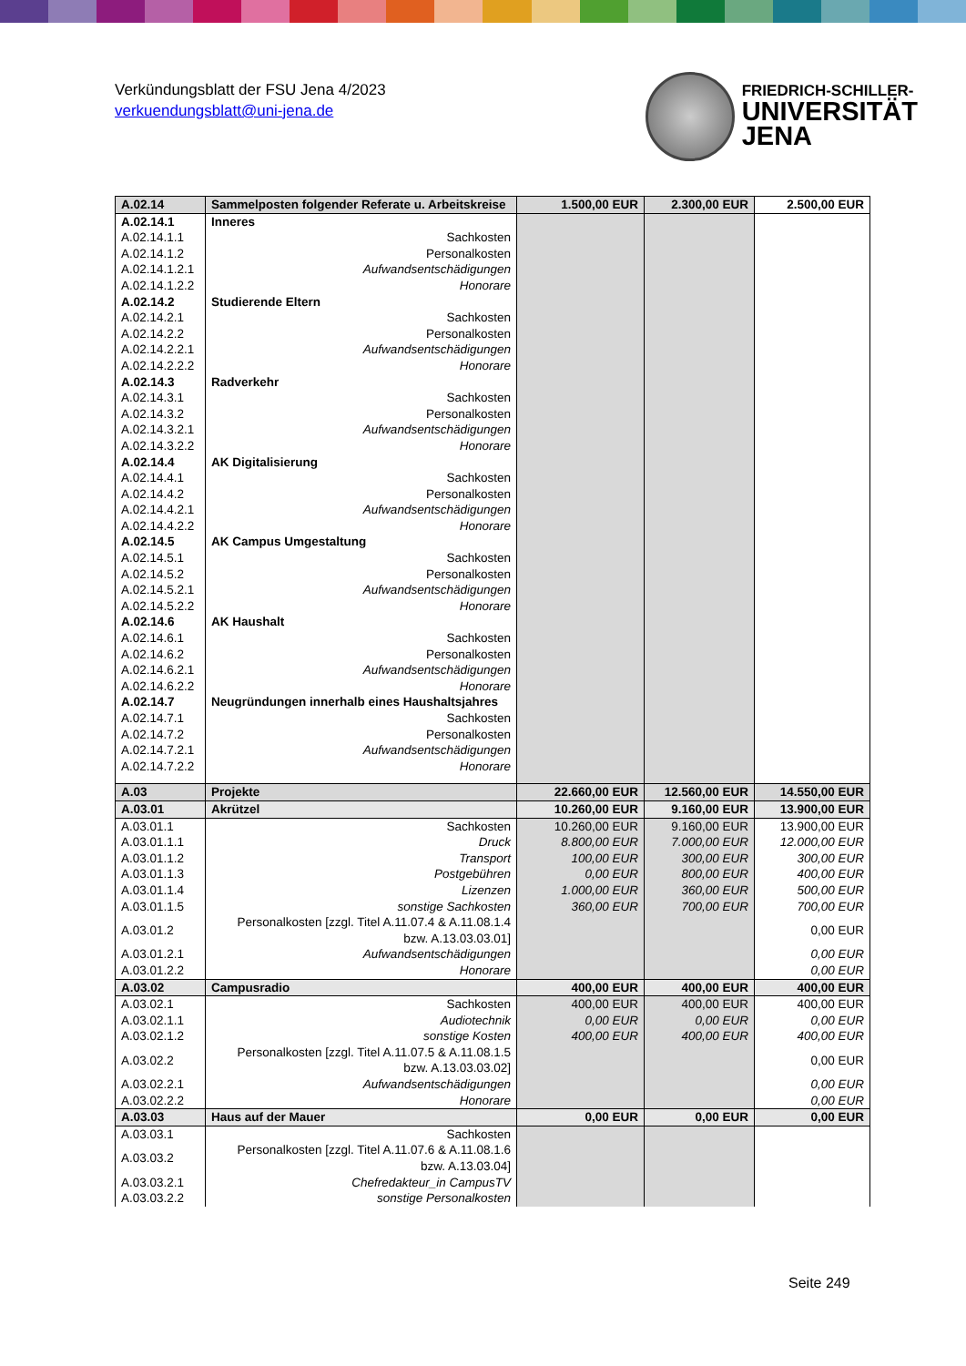Verkündungsblatt der FSU Jena 4/2023
verkuendungsblatt@uni-jena.de
FRIEDRICH-SCHILLER-
UNIVERSITÄT
JENA
| A.02.14 | Sammelposten folgender Referate u. Arbeitskreise | 1.500,00 EUR | 2.300,00 EUR | 2.500,00 EUR |
| A.02.14.1 | Inneres | | | |
| A.02.14.1.1 | Sachkosten | | | |
| A.02.14.1.2 | Personalkosten | | | |
| A.02.14.1.2.1 | Aufwandsentschädigungen | | | |
| A.02.14.1.2.2 | Honorare | | | |
| A.02.14.2 | Studierende Eltern | | | |
| A.02.14.2.1 | Sachkosten | | | |
| A.02.14.2.2 | Personalkosten | | | |
| A.02.14.2.2.1 | Aufwandsentschädigungen | | | |
| A.02.14.2.2.2 | Honorare | | | |
| A.02.14.3 | Radverkehr | | | |
| A.02.14.3.1 | Sachkosten | | | |
| A.02.14.3.2 | Personalkosten | | | |
| A.02.14.3.2.1 | Aufwandsentschädigungen | | | |
| A.02.14.3.2.2 | Honorare | | | |
| A.02.14.4 | AK Digitalisierung | | | |
| A.02.14.4.1 | Sachkosten | | | |
| A.02.14.4.2 | Personalkosten | | | |
| A.02.14.4.2.1 | Aufwandsentschädigungen | | | |
| A.02.14.4.2.2 | Honorare | | | |
| A.02.14.5 | AK Campus Umgestaltung | | | |
| A.02.14.5.1 | Sachkosten | | | |
| A.02.14.5.2 | Personalkosten | | | |
| A.02.14.5.2.1 | Aufwandsentschädigungen | | | |
| A.02.14.5.2.2 | Honorare | | | |
| A.02.14.6 | AK Haushalt | | | |
| A.02.14.6.1 | Sachkosten | | | |
| A.02.14.6.2 | Personalkosten | | | |
| A.02.14.6.2.1 | Aufwandsentschädigungen | | | |
| A.02.14.6.2.2 | Honorare | | | |
| A.02.14.7 | Neugründungen innerhalb eines Haushaltsjahres | | | |
| A.02.14.7.1 | Sachkosten | | | |
| A.02.14.7.2 | Personalkosten | | | |
| A.02.14.7.2.1 | Aufwandsentschädigungen | | | |
| A.02.14.7.2.2 | Honorare | | | |
| A.03 | Projekte | 22.660,00 EUR | 12.560,00 EUR | 14.550,00 EUR |
| A.03.01 | Akrützel | 10.260,00 EUR | 9.160,00 EUR | 13.900,00 EUR |
| A.03.01.1 | Sachkosten | 10.260,00 EUR | 9.160,00 EUR | 13.900,00 EUR |
| A.03.01.1.1 | Druck | 8.800,00 EUR | 7.000,00 EUR | 12.000,00 EUR |
| A.03.01.1.2 | Transport | 100,00 EUR | 300,00 EUR | 300,00 EUR |
| A.03.01.1.3 | Postgebühren | 0,00 EUR | 800,00 EUR | 400,00 EUR |
| A.03.01.1.4 | Lizenzen | 1.000,00 EUR | 360,00 EUR | 500,00 EUR |
| A.03.01.1.5 | sonstige Sachkosten | 360,00 EUR | 700,00 EUR | 700,00 EUR |
| A.03.01.2 | Personalkosten [zzgl. Titel A.11.07.4 & A.11.08.1.4 bzw. A.13.03.03.01] | | | 0,00 EUR |
| A.03.01.2.1 | Aufwandsentschädigungen | | | 0,00 EUR |
| A.03.01.2.2 | Honorare | | | 0,00 EUR |
| A.03.02 | Campusradio | 400,00 EUR | 400,00 EUR | 400,00 EUR |
| A.03.02.1 | Sachkosten | 400,00 EUR | 400,00 EUR | 400,00 EUR |
| A.03.02.1.1 | Audiotechnik | 0,00 EUR | 0,00 EUR | 0,00 EUR |
| A.03.02.1.2 | sonstige Kosten | 400,00 EUR | 400,00 EUR | 400,00 EUR |
| A.03.02.2 | Personalkosten [zzgl. Titel A.11.07.5 & A.11.08.1.5 bzw. A.13.03.03.02] | | | 0,00 EUR |
| A.03.02.2.1 | Aufwandsentschädigungen | | | 0,00 EUR |
| A.03.02.2.2 | Honorare | | | 0,00 EUR |
| A.03.03 | Haus auf der Mauer | 0,00 EUR | 0,00 EUR | 0,00 EUR |
| A.03.03.1 | Sachkosten | | | |
| A.03.03.2 | Personalkosten [zzgl. Titel A.11.07.6 & A.11.08.1.6 bzw. A.13.03.04] | | | |
| A.03.03.2.1 | Chefredakteur_in CampusTV | | | |
| A.03.03.2.2 | sonstige Personalkosten | | | |
Seite 249